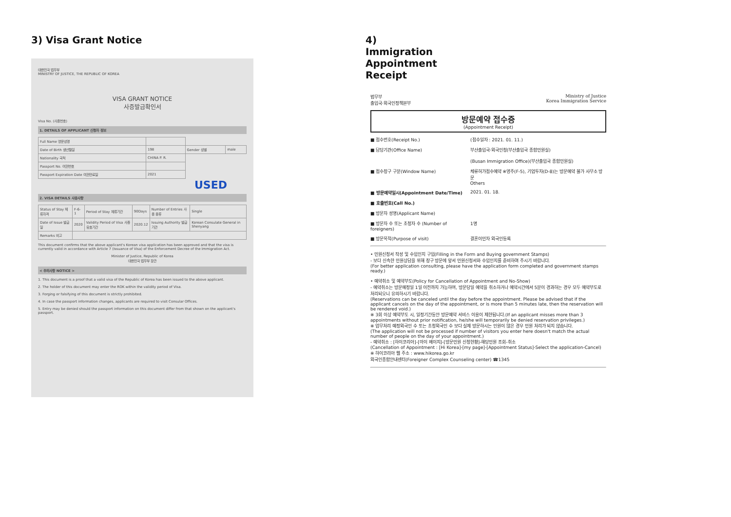3) Visa Grant Notice
대한민국 법무부
MINISTRY OF JUSTICE, THE REPUBLIC OF KOREA
VISA GRANT NOTICE
사증발급확인서
Visa No. (사증번호)
1. DETAILS OF APPLICANT 신청자 정보
| Full Name 영문성명 | | | |
| Date of Birth 생년월일 | 198 | Gender 성별 | male |
| Nationality 국적 | CHINA P. R. | | |
| Passport No. 여권번호 | | | |
| Passport Expiration Date 여권만료일 | 2021 | | |
USED
2. VISA DETAILS 사증사항
| Status of Stay 체류자격 | F-6-1 | Period of Stay 체류기간 | 90Days | Number of Entries 사증 종류 | Single |
| Date of Issue 발급일 | 2020 | Validity Period of Visa 사증 유효기간 | 2020.12 | Issuing Authority 발급 기관 | Korean Consulate General in Shenyang |
| Remarks 비고 | | | | | |
This document confirms that the above applicant's Korean visa application has been approved and that the visa is currently valid in accordance with Article 7 (Issuance of Visa) of the Enforcement Decree of the Immigration Act.
Minister of Justice, Republic of Korea
대한민국 법무부 장관
< 주의사항 NOTICE >
1. This document is a proof that a valid visa of the Republic of Korea has been issued to the above applicant.
2. The holder of this document may enter the ROK within the validity period of Visa.
3. Forging or falsifying of this document is strictly prohibited.
4. In case the passport information changes, applicants are required to visit Consular Offices.
5. Entry may be denied should the passport information on this document differ from that shown on the applicant's passport.
4) Immigration Appointment Receipt
법무부
출입국·외국인정책본부 Ministry of Justice
Korea Immigration Service
방문예약 접수증
(Appointment Receipt)
■ 접수번호(Receipt No.) (접수일자 : 2021. 01. 11.)
■ 담당기관(Office Name) 부산출입국·외국인청(부산출입국 종합민원실)
(Busan Immigration Office)(부산출입국 종합민원실)
■ 접수창구 구분(Window Name) 체류허가접수예약 ※영주(F-5), 기업투자(D-8)는 방문예약 불가 사무소 방문
Others
■ 방문예약일시(Appointment Date/Time) 2021. 01. 18.
■ 호출번호(Call No.)
■ 방문자 성명(Applicant Name)
■ 방문자 수 또는 초청자 수 (Number of foreigners) 1명
■ 방문목적(Purpose of visit) 결혼이민자 외국인등록
• 민원신청서 작성 및 수입인지 구입(Filling in the Form and Buying government Stamps)
- 보다 신속한 민원상담을 위해 창구 방문에 앞서 민원신청서와 수입인지를 준비하여 주시기 바랍니다.
(For better application consulting, please have the application form completed and government stamps ready.)
• 예약취소 및 예약부도(Policy for Cancellation of Appointment and No-Show)
- 예약취소는 방문예정일 1일 이전까지 가능하며, 방문당일 예약을 취소하거나 예약시간에서 5분이 경과하는 경우 모두 예약부도로 처리되오니 유의하시기 바랍니다.
(Reservations can be canceled until the day before the appointment. Please be advised that if the applicant cancels on the day of the appointment, or is more than 5 minutes late, then the reservation will be rendered void.)
※ 3회 이상 예약부도 시, 일정기간동안 방문예약 서비스 이용이 제한됩니다.(If an applicant misses more than 3 appointments without prior notification, he/she will temporarily be denied reservation privileges.)
※ 업무처리 예정외국인 수 또는 초청외국인 수 보다 실제 방문하시는 인원이 많은 경우 민원 처리가 되지 않습니다.
(The application will not be processed if number of visitors you enter here doesn't match the actual number of people on the day of your appointment.)
- 예약취소 : [하이코리아]-[마이 페이지]-[방문민원 신청현황]-해당민원 조회-취소
(Cancellation of Appointment : [Hi Korea]-[my page]-[Appointment Status]-Select the application-Cancel)
※ 하이코리아 웹 주소 : www.hikorea.go.kr
외국인종합안내센터(Foreigner Complex Counseling center) ☎1345